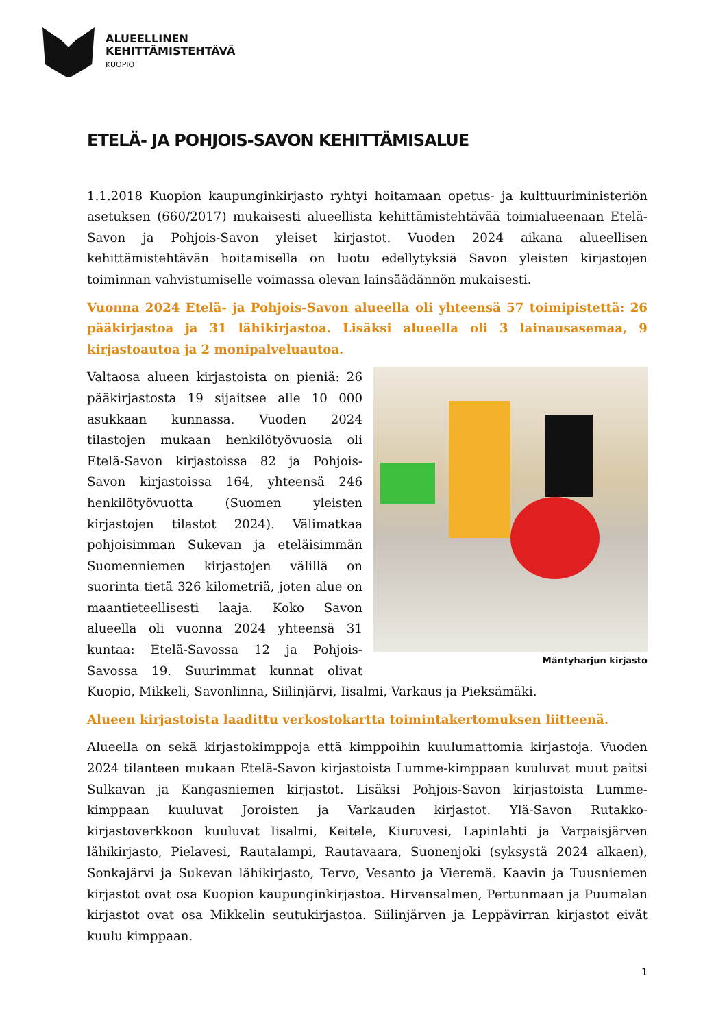ALUEELLINEN
KEHITTÄMISTEHTÄVÄ
KUOPIO
ETELÄ- JA POHJOIS-SAVON KEHITTÄMISALUE
1.1.2018 Kuopion kaupunginkirjasto ryhtyi hoitamaan opetus- ja kulttuuriministeriön asetuksen (660/2017) mukaisesti alueellista kehittämistehtävää toimialueenaan Etelä-Savon ja Pohjois-Savon yleiset kirjastot. Vuoden 2024 aikana alueellisen kehittämistehtävän hoitamisella on luotu edellytyksiä Savon yleisten kirjastojen toiminnan vahvistumiselle voimassa olevan lainsäädännön mukaisesti.
Vuonna 2024 Etelä- ja Pohjois-Savon alueella oli yhteensä 57 toimipistettä: 26 pääkirjastoa ja 31 lähikirjastoa. Lisäksi alueella oli 3 lainausasemaa, 9 kirjastoautoa ja 2 monipalveluautoa.
Mäntyharjun kirjasto
Valtaosa alueen kirjastoista on pieniä: 26 pääkirjastosta 19 sijaitsee alle 10 000 asukkaan kunnassa. Vuoden 2024 tilastojen mukaan henkilötyövuosia oli Etelä-Savon kirjastoissa 82 ja Pohjois-Savon kirjastoissa 164, yhteensä 246 henkilötyövuotta (Suomen yleisten kirjastojen tilastot 2024). Välimatkaa pohjoisimman Sukevan ja eteläisimmän Suomenniemen kirjastojen välillä on suorinta tietä 326 kilometriä, joten alue on maantieteellisesti laaja. Koko Savon alueella oli vuonna 2024 yhteensä 31 kuntaa: Etelä-Savossa 12 ja Pohjois-Savossa 19. Suurimmat kunnat olivat Kuopio, Mikkeli, Savonlinna, Siilinjärvi, Iisalmi, Varkaus ja Pieksämäki.
Alueen kirjastoista laadittu verkostokartta toimintakertomuksen liitteenä.
Alueella on sekä kirjastokimppoja että kimppoihin kuulumattomia kirjastoja. Vuoden 2024 tilanteen mukaan Etelä-Savon kirjastoista Lumme-kimppaan kuuluvat muut paitsi Sulkavan ja Kangasniemen kirjastot. Lisäksi Pohjois-Savon kirjastoista Lumme-kimppaan kuuluvat Joroisten ja Varkauden kirjastot. Ylä-Savon Rutakko-kirjastoverkkoon kuuluvat Iisalmi, Keitele, Kiuruvesi, Lapinlahti ja Varpaisjärven lähikirjasto, Pielavesi, Rautalampi, Rautavaara, Suonenjoki (syksystä 2024 alkaen), Sonkajärvi ja Sukevan lähikirjasto, Tervo, Vesanto ja Vieremä. Kaavin ja Tuusniemen kirjastot ovat osa Kuopion kaupunginkirjastoa. Hirvensalmen, Pertunmaan ja Puumalan kirjastot ovat osa Mikkelin seutukirjastoa. Siilinjärven ja Leppävirran kirjastot eivät kuulu kimppaan.
1